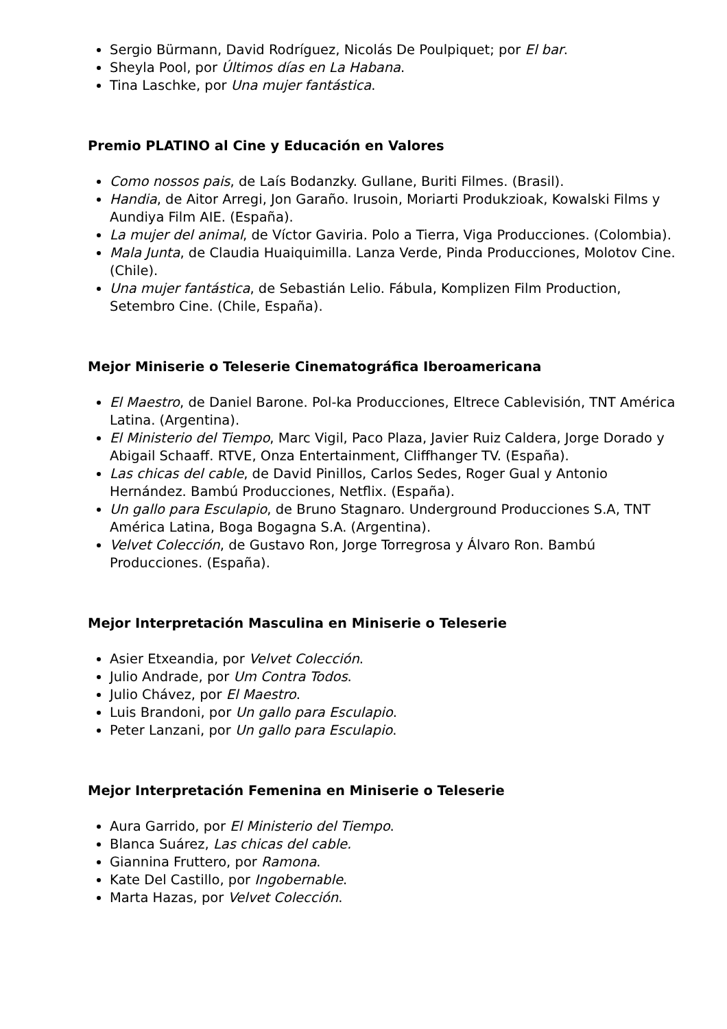Sergio Bürmann, David Rodríguez, Nicolás De Poulpiquet; por El bar.
Sheyla Pool, por Últimos días en La Habana.
Tina Laschke, por Una mujer fantástica.
Premio PLATINO al Cine y Educación en Valores
Como nossos pais, de Laís Bodanzky. Gullane, Buriti Filmes. (Brasil).
Handia, de Aitor Arregi, Jon Garaño. Irusoin, Moriarti Produkzioak, Kowalski Films y Aundiya Film AIE. (España).
La mujer del animal, de Víctor Gaviria. Polo a Tierra, Viga Producciones. (Colombia).
Mala Junta, de Claudia Huaiquimilla. Lanza Verde, Pinda Producciones, Molotov Cine. (Chile).
Una mujer fantástica, de Sebastián Lelio. Fábula, Komplizen Film Production, Setembro Cine. (Chile, España).
Mejor Miniserie o Teleserie Cinematográfica Iberoamericana
El Maestro, de Daniel Barone. Pol-ka Producciones, Eltrece Cablevisión, TNT América Latina. (Argentina).
El Ministerio del Tiempo, Marc Vigil, Paco Plaza, Javier Ruiz Caldera, Jorge Dorado y Abigail Schaaff. RTVE, Onza Entertainment, Cliffhanger TV. (España).
Las chicas del cable, de David Pinillos, Carlos Sedes, Roger Gual y Antonio Hernández. Bambú Producciones, Netflix. (España).
Un gallo para Esculapio, de Bruno Stagnaro. Underground Producciones S.A, TNT América Latina, Boga Bogagna S.A. (Argentina).
Velvet Colección, de Gustavo Ron, Jorge Torregrosa y Álvaro Ron. Bambú Producciones. (España).
Mejor Interpretación Masculina en Miniserie o Teleserie
Asier Etxeandia, por Velvet Colección.
Julio Andrade, por Um Contra Todos.
Julio Chávez, por El Maestro.
Luis Brandoni, por Un gallo para Esculapio.
Peter Lanzani, por Un gallo para Esculapio.
Mejor Interpretación Femenina en Miniserie o Teleserie
Aura Garrido, por El Ministerio del Tiempo.
Blanca Suárez, Las chicas del cable.
Giannina Fruttero, por Ramona.
Kate Del Castillo, por Ingobernable.
Marta Hazas, por Velvet Colección.